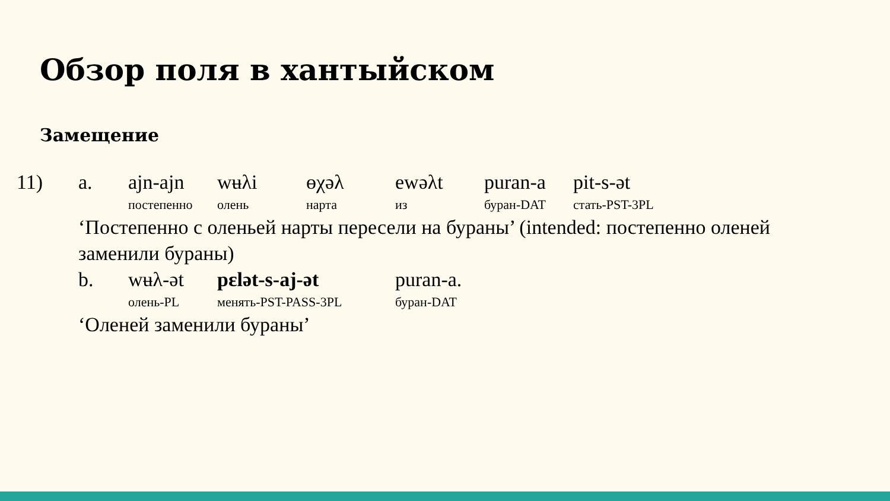Обзор поля в хантыйском
Замещение
| 11) | a. | ajn-ajn | wʉλi | ɵχəλ | ewəλt | puran-a | pit-s-ət |
| | | постепенно | олень | нарта | из | буран-DAT | стать-PST-3PL |
| | ‘Постепенно с оленьей нарты пересели на бураны’ (intended: постепенно оленей заменили бураны) | | | | | | |
| | b. | wʉλ-ət | pɛlət-s-aj-ət | | puran-a. | | |
| | | олень-PL | менять-PST-PASS-3PL | | буран-DAT | | |
| | ‘Оленей заменили бураны’ | | | | | | |